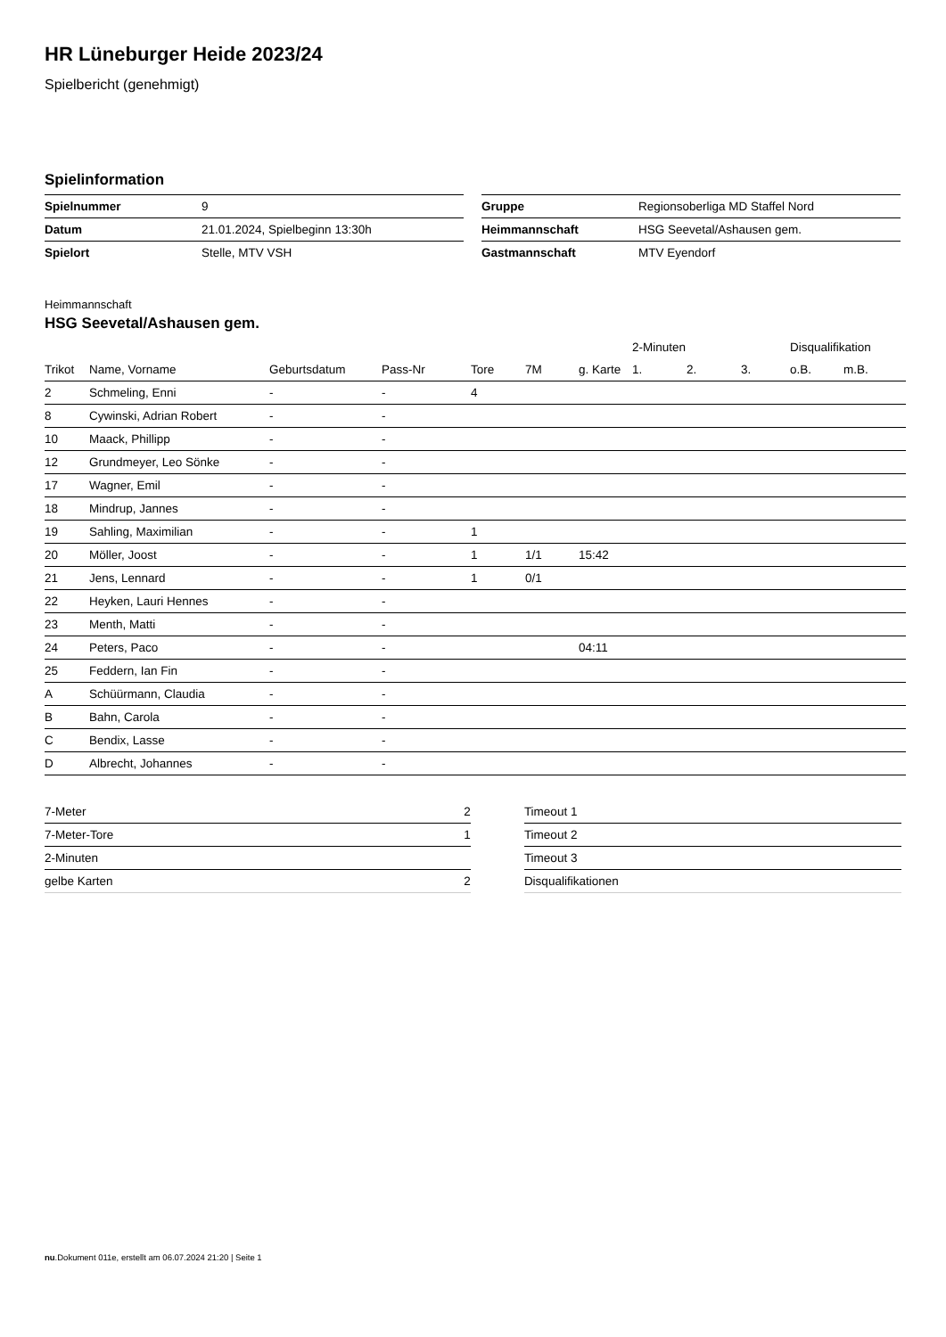HR Lüneburger Heide 2023/24
Spielbericht (genehmigt)
Spielinformation
| Spielnummer | 9 |
| Datum | 21.01.2024, Spielbeginn 13:30h |
| Spielort | Stelle, MTV VSH |
| Gruppe | Regionsoberliga MD Staffel Nord |
| Heimmannschaft | HSG Seevetal/Ashausen gem. |
| Gastmannschaft | MTV Eyendorf |
Heimmannschaft
HSG Seevetal/Ashausen gem.
| | | | | | | | 2-Minuten | | | Disqualifikation | |
| --- | --- | --- | --- | --- | --- | --- | --- | --- | --- | --- | --- |
| Trikot | Name, Vorname | Geburtsdatum | Pass-Nr | Tore | 7M | g. Karte | 1. | 2. | 3. | o.B. | m.B. |
| 2 | Schmeling, Enni | - | - | 4 | | | | | | | |
| 8 | Cywinski, Adrian Robert | - | - | | | | | | | | |
| 10 | Maack, Phillipp | - | - | | | | | | | | |
| 12 | Grundmeyer, Leo Sönke | - | - | | | | | | | | |
| 17 | Wagner, Emil | - | - | | | | | | | | |
| 18 | Mindrup, Jannes | - | - | | | | | | | | |
| 19 | Sahling, Maximilian | - | - | 1 | | | | | | | |
| 20 | Möller, Joost | - | - | 1 | 1/1 | 15:42 | | | | | |
| 21 | Jens, Lennard | - | - | 1 | 0/1 | | | | | | |
| 22 | Heyken, Lauri Hennes | - | - | | | | | | | | |
| 23 | Menth, Matti | - | - | | | | | | | | |
| 24 | Peters, Paco | - | - | | | 04:11 | | | | | |
| 25 | Feddern, Ian Fin | - | - | | | | | | | | |
| A | Schüürmann, Claudia | - | - | | | | | | | | |
| B | Bahn, Carola | - | - | | | | | | | | |
| C | Bendix, Lasse | - | - | | | | | | | | |
| D | Albrecht, Johannes | - | - | | | | | | | | |
| 7-Meter | 2 |
| 7-Meter-Tore | 1 |
| 2-Minuten | |
| gelbe Karten | 2 |
| Timeout 1 |
| Timeout 2 |
| Timeout 3 |
| Disqualifikationen |
nu.Dokument 011e, erstellt am 06.07.2024 21:20 | Seite 1